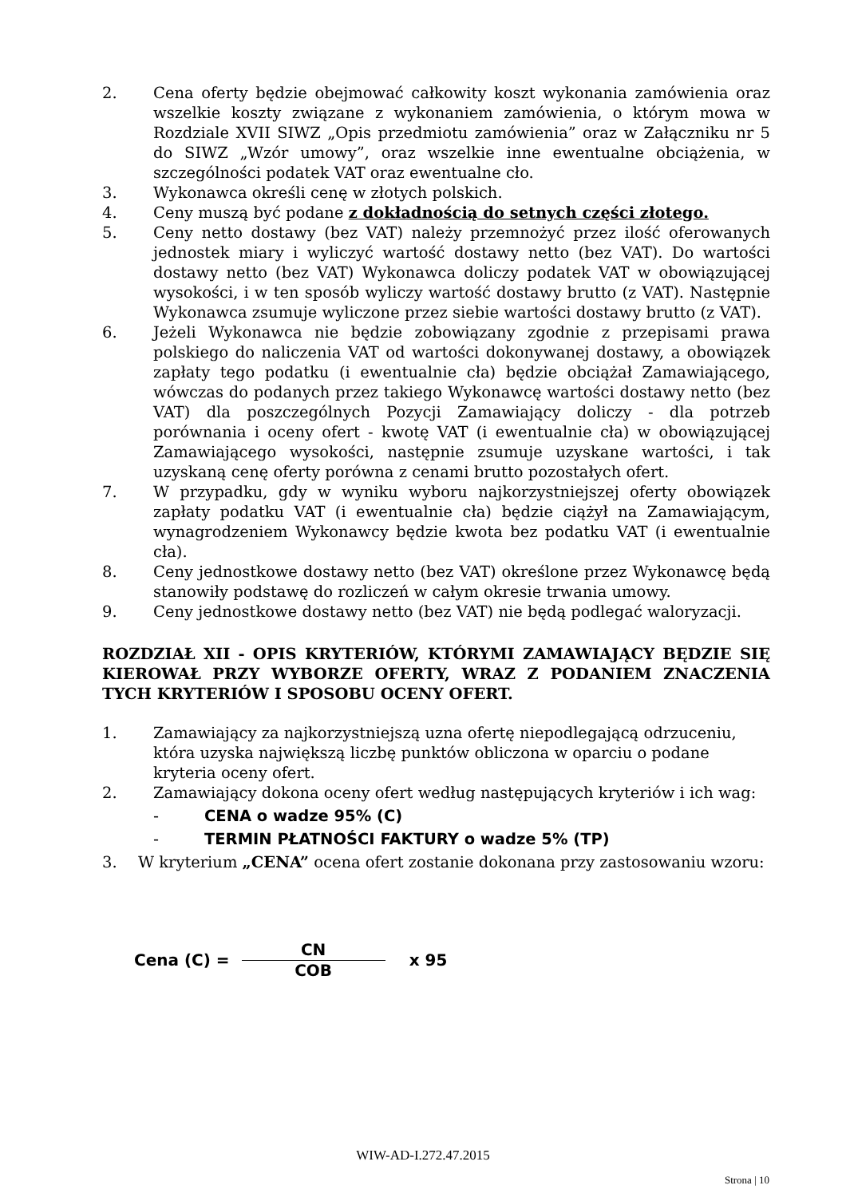2. Cena oferty będzie obejmować całkowity koszt wykonania zamówienia oraz wszelkie koszty związane z wykonaniem zamówienia, o którym mowa w Rozdziale XVII SIWZ „Opis przedmiotu zamówienia” oraz w Załączniku nr 5 do SIWZ „Wzór umowy”, oraz wszelkie inne ewentualne obciążenia, w szczególności podatek VAT oraz ewentualne cło.
3. Wykonawca określi cenę w złotych polskich.
4. Ceny muszą być podane z dokładnością do setnych części złotego.
5. Ceny netto dostawy (bez VAT) należy przemnożyć przez ilość oferowanych jednostek miary i wyliczyć wartość dostawy netto (bez VAT). Do wartości dostawy netto (bez VAT) Wykonawca doliczy podatek VAT w obowiązującej wysokości, i w ten sposób wyliczy wartość dostawy brutto (z VAT). Następnie Wykonawca zsumuje wyliczone przez siebie wartości dostawy brutto (z VAT).
6. Jeżeli Wykonawca nie będzie zobowiązany zgodnie z przepisami prawa polskiego do naliczenia VAT od wartości dokonywanej dostawy, a obowiązek zapłaty tego podatku (i ewentualnie cła) będzie obciążał Zamawiającego, wówczas do podanych przez takiego Wykonawcę wartości dostawy netto (bez VAT) dla poszczególnych Pozycji Zamawiający doliczy - dla potrzeb porównania i oceny ofert - kwotę VAT (i ewentualnie cła) w obowiązującej Zamawiającego wysokości, następnie zsumuje uzyskane wartości, i tak uzyskaną cenę oferty porówna z cenami brutto pozostałych ofert.
7. W przypadku, gdy w wyniku wyboru najkorzystniejszej oferty obowiązek zapłaty podatku VAT (i ewentualnie cła) będzie ciążył na Zamawiającym, wynagrodzeniem Wykonawcy będzie kwota bez podatku VAT (i ewentualnie cła).
8. Ceny jednostkowe dostawy netto (bez VAT) określone przez Wykonawcę będą stanowiły podstawę do rozliczeń w całym okresie trwania umowy.
9. Ceny jednostkowe dostawy netto (bez VAT) nie będą podlegać waloryzacji.
ROZDZIAŁ XII - OPIS KRYTERIÓW, KTÓRYMI ZAMAWIAJĄCY BĘDZIE SIĘ KIEROWAŁ PRZY WYBORZE OFERTY, WRAZ Z PODANIEM ZNACZENIA TYCH KRYTERIÓW I SPOSOBU OCENY OFERT.
1. Zamawiający za najkorzystniejszą uzna ofertę niepodlegającą odrzuceniu, która uzyska największą liczbę punktów obliczona w oparciu o podane kryteria oceny ofert.
2. Zamawiający dokona oceny ofert według następujących kryteriów i ich wag:
- CENA o wadze 95% (C)
- TERMIN PŁATNOŚCI FAKTURY o wadze 5% (TP)
3. W kryterium „CENA” ocena ofert zostanie dokonana przy zastosowaniu wzoru:
Cena (C) = CN COB x 95
WIW-AD-I.272.47.2015
Strona | 10